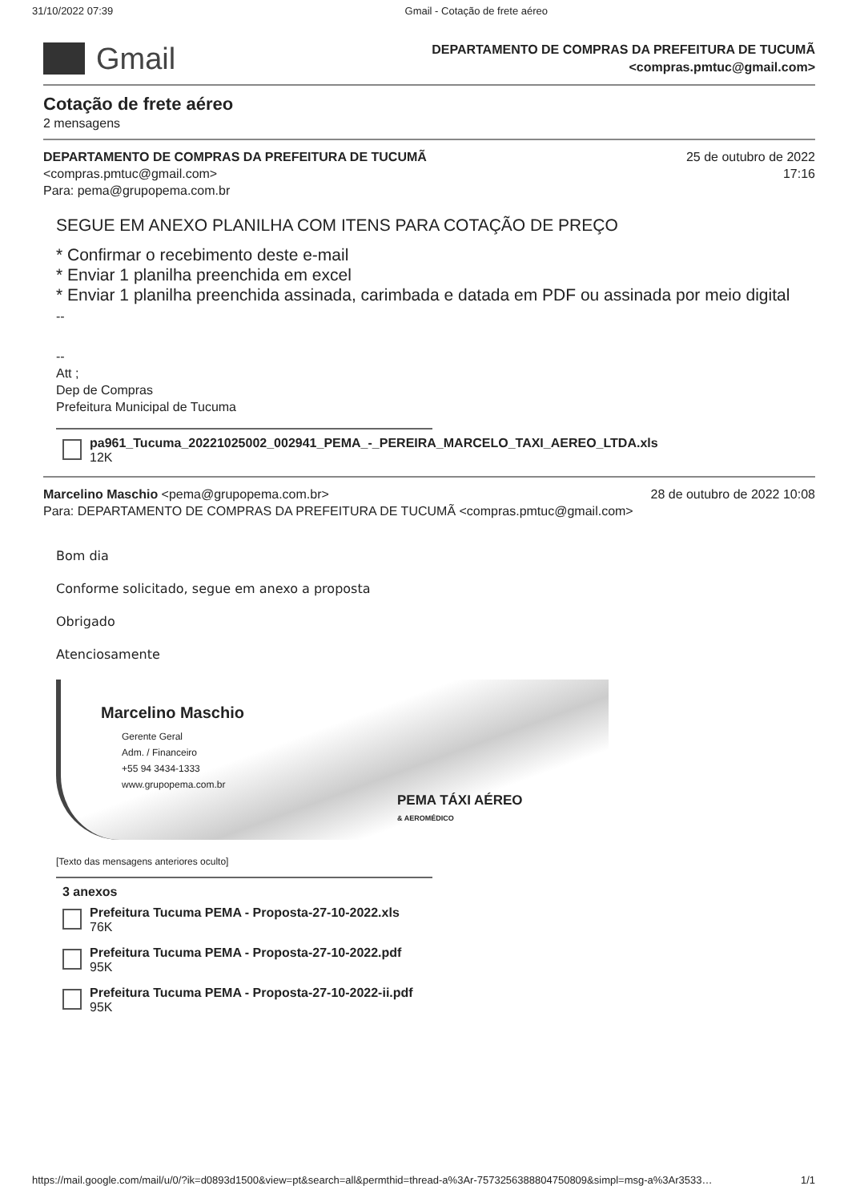31/10/2022 07:39 Gmail - Cotação de frete aéreo
Gmail
DEPARTAMENTO DE COMPRAS DA PREFEITURA DE TUCUMÃ
<compras.pmtuc@gmail.com>
Cotação de frete aéreo
2 mensagens
DEPARTAMENTO DE COMPRAS DA PREFEITURA DE TUCUMÃ
<compras.pmtuc@gmail.com>
Para: pema@grupopema.com.br
25 de outubro de 2022
17:16
SEGUE EM ANEXO PLANILHA COM ITENS PARA COTAÇÃO DE PREÇO
* Confirmar o recebimento deste e-mail
* Enviar 1 planilha preenchida em excel
* Enviar 1 planilha preenchida assinada, carimbada e datada em PDF ou assinada por meio digital
--
--
Att ;
Dep de Compras
Prefeitura Municipal de Tucuma
pa961_Tucuma_20221025002_002941_PEMA_-_PEREIRA_MARCELO_TAXI_AEREO_LTDA.xls
12K
Marcelino Maschio <pema@grupopema.com.br>
Para: DEPARTAMENTO DE COMPRAS DA PREFEITURA DE TUCUMÃ <compras.pmtuc@gmail.com>
28 de outubro de 2022 10:08
Bom dia
Conforme solicitado, segue em anexo a proposta
Obrigado
Atenciosamente
Marcelino Maschio
Gerente Geral
Adm. / Financeiro
+55 94 3434-1333
www.grupopema.com.br
PEMA TÁXI AÉREO
& AEROMÉDICO
[Texto das mensagens anteriores oculto]
3 anexos
Prefeitura Tucuma PEMA - Proposta-27-10-2022.xls
76K
Prefeitura Tucuma PEMA - Proposta-27-10-2022.pdf
95K
Prefeitura Tucuma PEMA - Proposta-27-10-2022-ii.pdf
95K
https://mail.google.com/mail/u/0/?ik=d0893d1500&view=pt&search=all&permthid=thread-a%3Ar-7573256388804750809&simpl=msg-a%3Ar3533… 1/1